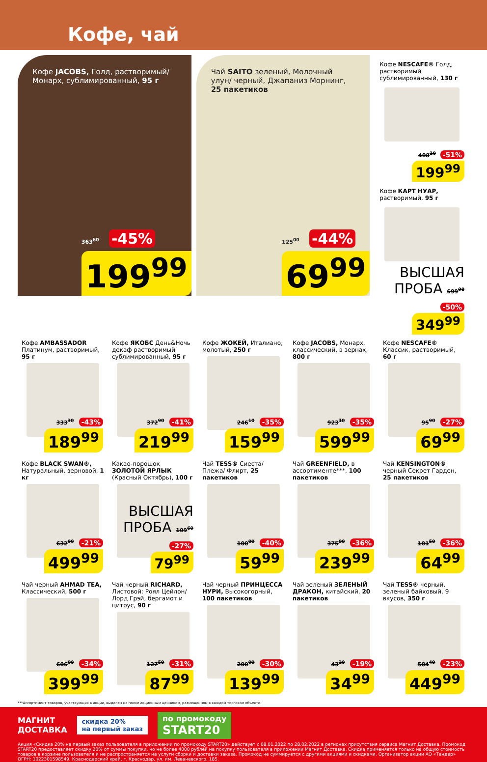Кофе, чай
Кофе JACOBS, Голд, растворимый/ Монарх, сублимированный, 95 г
363<sup>60</sup> -45%
199<sup>99</sup>
Чай SAITO зеленый, Молочный улун/ черный, Джапаниз Морнинг, 25 пакетиков
125<sup>00</sup> -44%
69<sup>99</sup>
Кофе NESCAFE® Голд, растворимый сублимированный, 130 г
408<sup>10</sup> -51%
199<sup>99</sup>
Кофе КАРТ НУАР, растворимый, 95 г
ВЫСШАЯ ПРОБА 699<sup>98</sup> -50%
349<sup>99</sup>
Кофе AMBASSADOR Платинум, растворимый, 95 г
333<sup>30</sup> -43%
189<sup>99</sup>
Кофе ЯКОБС День&Ночь декаф растворимый сублимированный, 95 г
372<sup>90</sup> -41%
219<sup>99</sup>
Кофе ЖОКЕЙ, Италиано, молотый, 250 г
246<sup>10</sup> -35%
159<sup>99</sup>
Кофе JACOBS, Монарх, классический, в зернах, 800 г
923<sup>10</sup> -35%
599<sup>99</sup>
Кофе NESCAFE® Классик, растворимый, 60 г
95<sup>90</sup> -27%
69<sup>99</sup>
Кофе BLACK SWAN®, Натуральный, зерновой, 1 кг
632<sup>90</sup> -21%
499<sup>99</sup>
Какао-порошок ЗОЛОТОЙ ЯРЛЫК (Красный Октябрь), 100 г
ВЫСШАЯ ПРОБА 109<sup>60</sup> -27%
79<sup>99</sup>
Чай TESS® Сиеста/ Плежа/ Флирт, 25 пакетиков
100<sup>00</sup> -40%
59<sup>99</sup>
Чай GREENFIELD, в ассортименте***, 100 пакетиков
375<sup>00</sup> -36%
239<sup>99</sup>
Чай KENSINGTON® черный Секрет Гарден, 25 пакетиков
101<sup>50</sup> -36%
64<sup>99</sup>
Чай черный AHMAD TEA, Классический, 500 г
606<sup>00</sup> -34%
399<sup>99</sup>
Чай черный RICHARD, Листовой: Роял Цейлон/ Лорд Грэй, бергамот и цитрус, 90 г
127<sup>50</sup> -31%
87<sup>99</sup>
Чай черный ПРИНЦЕССА НУРИ, Высокогорный, 100 пакетиков
200<sup>00</sup> -30%
139<sup>99</sup>
Чай зеленый ЗЕЛЕНЫЙ ДРАКОН, китайский, 20 пакетиков
43<sup>20</sup> -19%
34<sup>99</sup>
Чай TESS® черный, зеленый байховый, 9 вкусов, 350 г
584<sup>40</sup> -23%
449<sup>99</sup>
***Ассортимент товаров, участвующих в акции, выделен на полке акционным ценником, размещенном в каждом торговом объекте.
МАГНИТ
ДОСТАВКА скидка 20%
на первый заказ по промокоду
START20
Акция «Скидка 20% на первый заказ пользователя в приложении по промокоду START20» действует с 08.01.2022 по 28.02.2022 в регионах присутствия сервиса Магнит Доставка. Промокод START20 предоставляет скидку 20% от суммы покупки, но не более 4000 рублей на покупку пользователя в приложении Магнит Доставка. Скидка применяется только на общую стоимость товаров в корзине пользователя и не распространяется на услуги сборки и доставки заказа. Промокод не суммируется с другими акциями и скидками. Организатор акции АО «Тандер» ОГРН: 1022301598549, Краснодарский край, г. Краснодар, ул. им. Леваневского, 185.